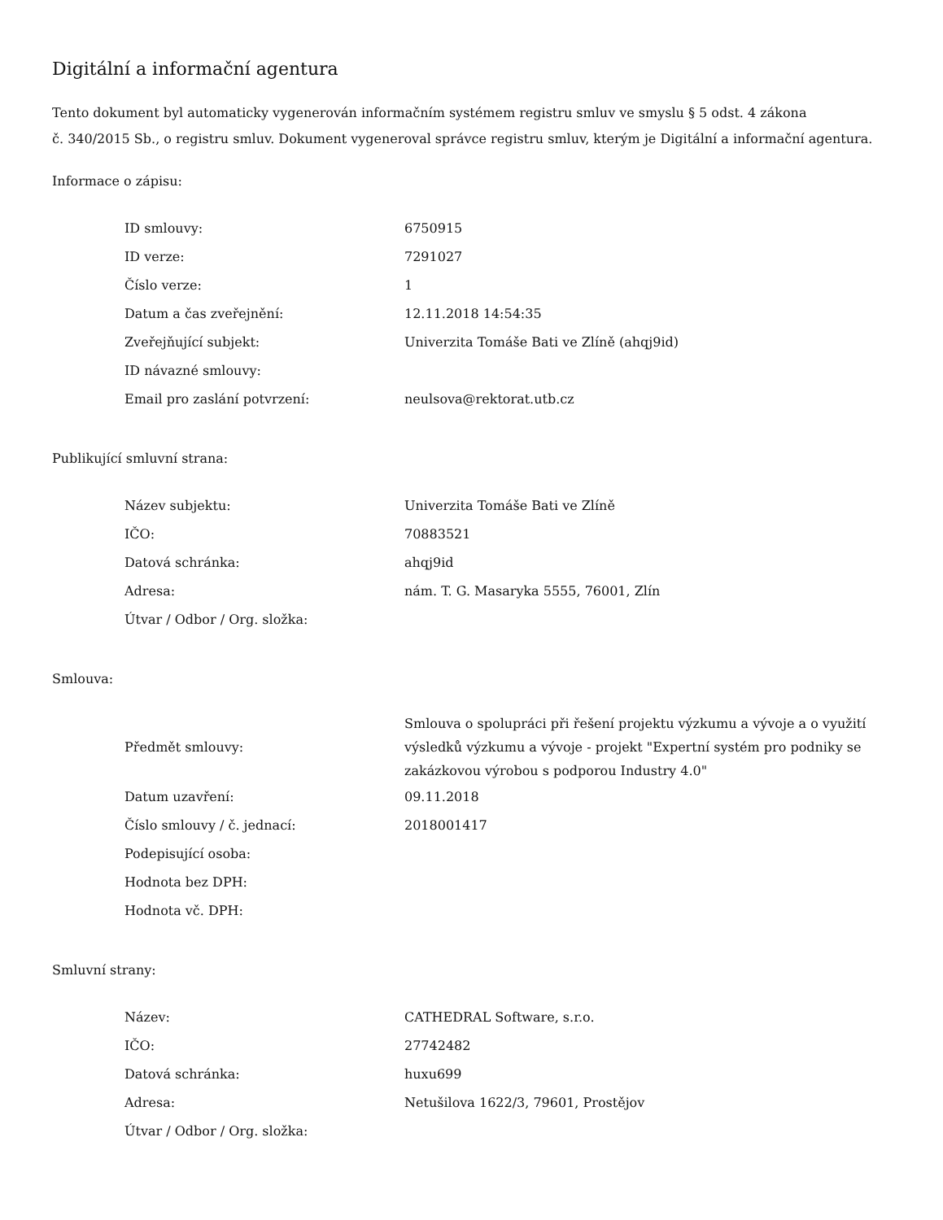Digitální a informační agentura
Tento dokument byl automaticky vygenerován informačním systémem registru smluv ve smyslu § 5 odst. 4 zákona
č. 340/2015 Sb., o registru smluv. Dokument vygeneroval správce registru smluv, kterým je Digitální a informační agentura.
Informace o zápisu:
| ID smlouvy: | 6750915 |
| ID verze: | 7291027 |
| Číslo verze: | 1 |
| Datum a čas zveřejnění: | 12.11.2018 14:54:35 |
| Zveřejňující subjekt: | Univerzita Tomáše Bati ve Zlíně (ahqj9id) |
| ID návazné smlouvy: | |
| Email pro zaslání potvrzení: | neulsova@rektorat.utb.cz |
Publikující smluvní strana:
| Název subjektu: | Univerzita Tomáše Bati ve Zlíně |
| IČO: | 70883521 |
| Datová schránka: | ahqj9id |
| Adresa: | nám. T. G. Masaryka 5555, 76001, Zlín |
| Útvar / Odbor / Org. složka: | |
Smlouva:
| Předmět smlouvy: | Smlouva o spolupráci při řešení projektu výzkumu a vývoje a o využití výsledků výzkumu a vývoje - projekt "Expertní systém pro podniky se zakázkovou výrobou s podporou Industry 4.0" |
| Datum uzavření: | 09.11.2018 |
| Číslo smlouvy / č. jednací: | 2018001417 |
| Podepisující osoba: | |
| Hodnota bez DPH: | |
| Hodnota vč. DPH: | |
Smluvní strany:
| Název: | CATHEDRAL Software, s.r.o. |
| IČO: | 27742482 |
| Datová schránka: | huxu699 |
| Adresa: | Netušilova 1622/3, 79601, Prostějov |
| Útvar / Odbor / Org. složka: | |